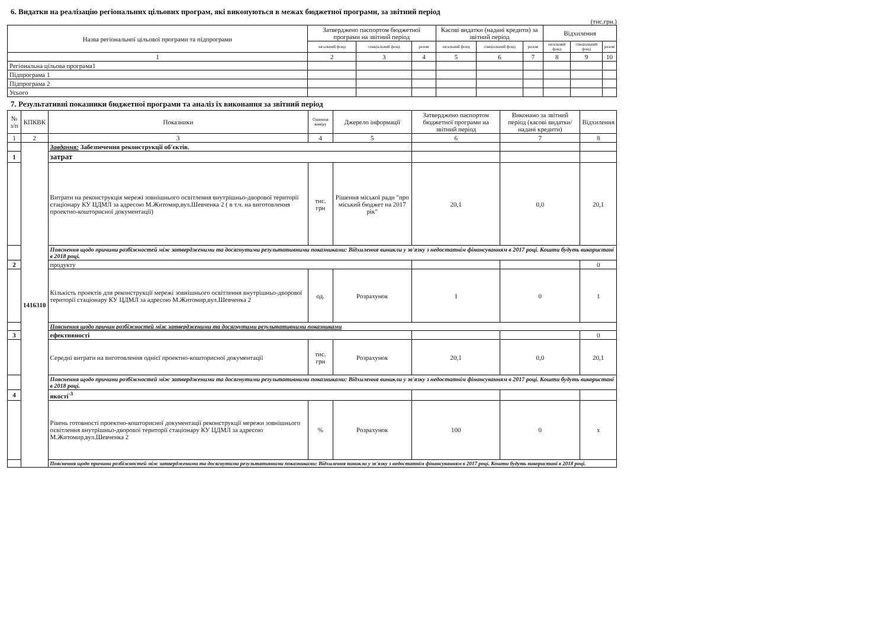6. Видатки на реалізацію регіональних цільових програм, які виконуються в межах бюджетної програми, за звітний період
(тис.грн.)
| Назва регіональної цільової програми та підпрограми | Затверджено паспортом бюджетної програми на звітний період | | | Касові видатки (надані кредити) за звітний період | | | Відхилення | | |
| --- | --- | --- | --- | --- | --- | --- | --- | --- | --- |
| | загальний фонд | спеціальний фонд | разом | загальний фонд | спеціальний фонд | разом | загальний фонд | спеціальний фонд | разом |
| 1 | 2 | 3 | 4 | 5 | 6 | 7 | 8 | 9 | 10 |
| Регіональна цільова програма1 | | | | | | | | | |
| Підпрограма 1 | | | | | | | | | |
| Підпрограма 2 | | | | | | | | | |
| Усього | | | | | | | | | |
7. Результативні показники бюджетної програми та аналіз їх виконання за звітний період
| № з/п | КПКВК | Показники | Одиниця виміру | Джерело інформації | Затверджено паспортом бюджетної програми на звітний період | Виконано за звітний період (касові видатки/надані кредити) | Відхилення |
| --- | --- | --- | --- | --- | --- | --- | --- |
| 1 | 2 | 3 | 4 | 5 | 6 | 7 | 8 |
| | 1416310 | Завдання: Забезпечення реконструкції об'єктів. | | | | | |
| 1 | | затрат | | | | | |
| | | Витрати на реконструкція мережі зовнішнього освітлення внутрішньо-дворової території стаціонару КУ ЦДМЛ за адресою М.Житомир,вул.Шевченка 2 ( в т.ч. на виготовлення проектно-кошторисної документації) | тис. грн | Рішення міської ради "про міський бюджет на 2017 рік" | 20,1 | 0,0 | 20,1 |
| | | Пояснення щодо причини розбіжностей між затвердженими та досягнутими результативними показниками: Відхилення виникли у зв'язку з недостатнім фінансуванням в 2017 році. Кошти будуть використані в 2018 році. | | | | | |
| 2 | | продукту | | | | | 0 |
| | | Кількість проектів для реконструкції мережі зовнішнього освітлення внутрішньо-дворової території стаціонару КУ ЦДМЛ за адресою М.Житомир,вул.Шевченка 2 | од. | Розрахунок | 1 | 0 | 1 |
| | | Пояснення щодо причин розбіжностей між затвердженими та досягнутими результативними показниками | | | | | |
| 3 | | ефективності | | | | | 0 |
| | | Середні витрати на виготовлення однієї проектно-кошторисної документації | тис. грн | Розрахунок | 20,1 | 0,0 | 20,1 |
| | | Пояснення щодо причини розбіжностей між затвердженими та досягнутими результативними показниками: Відхилення виникли у зв'язку з недостатнім фінансуванням в 2017 році. Кошти будуть використані в 2018 році. | | | | | |
| 4 | | якості<sup>-3</sup> | | | | | |
| | | Рівень готовності проектно-кошторисної документації реконструкції мережи зовнішнього освітлення внутрішньо-дворової території стаціонару КУ ЦДМЛ за адресою М.Житомир,вул.Шевченка 2 | % | Розрахунок | 100 | 0 | х |
| | | Пояснення щодо причини розбіжностей між затвердженими та досягнутими результативними показниками: Відхилення виникли у зв'язку з недостатнім фінансуванням в 2017 році. Кошти будуть використані в 2018 році. | | | | | |